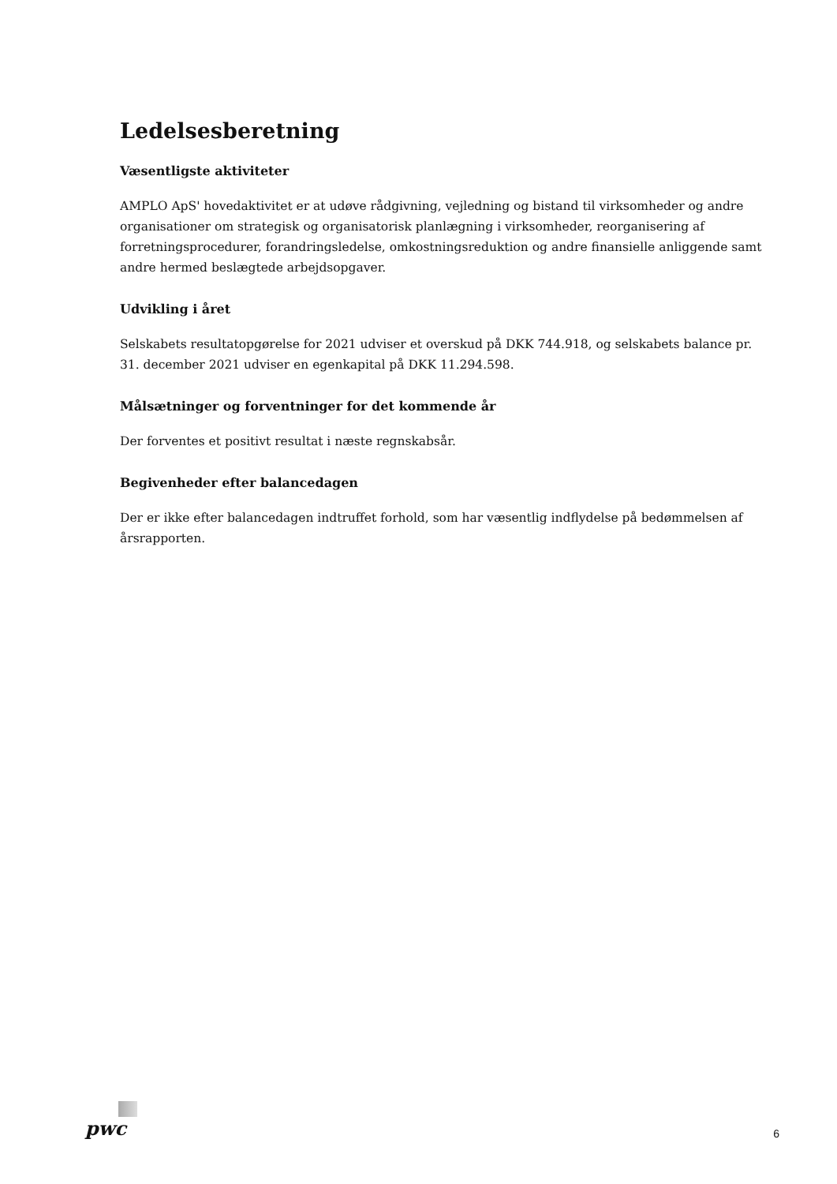Ledelsesberetning
Væsentligste aktiviteter
AMPLO ApS' hovedaktivitet er at udøve rådgivning, vejledning og bistand til virksomheder og andre organisationer om strategisk og organisatorisk planlægning i virksomheder, reorganisering af forretningsprocedurer, forandringsledelse, omkostningsreduktion og andre finansielle anliggende samt andre hermed beslægtede arbejdsopgaver.
Udvikling i året
Selskabets resultatopgørelse for 2021 udviser et overskud på DKK 744.918, og selskabets balance pr. 31. december 2021 udviser en egenkapital på DKK 11.294.598.
Målsætninger og forventninger for det kommende år
Der forventes et positivt resultat i næste regnskabsår.
Begivenheder efter balancedagen
Der er ikke efter balancedagen indtruffet forhold, som har væsentlig indflydelse på bedømmelsen af årsrapporten.
pwc
6